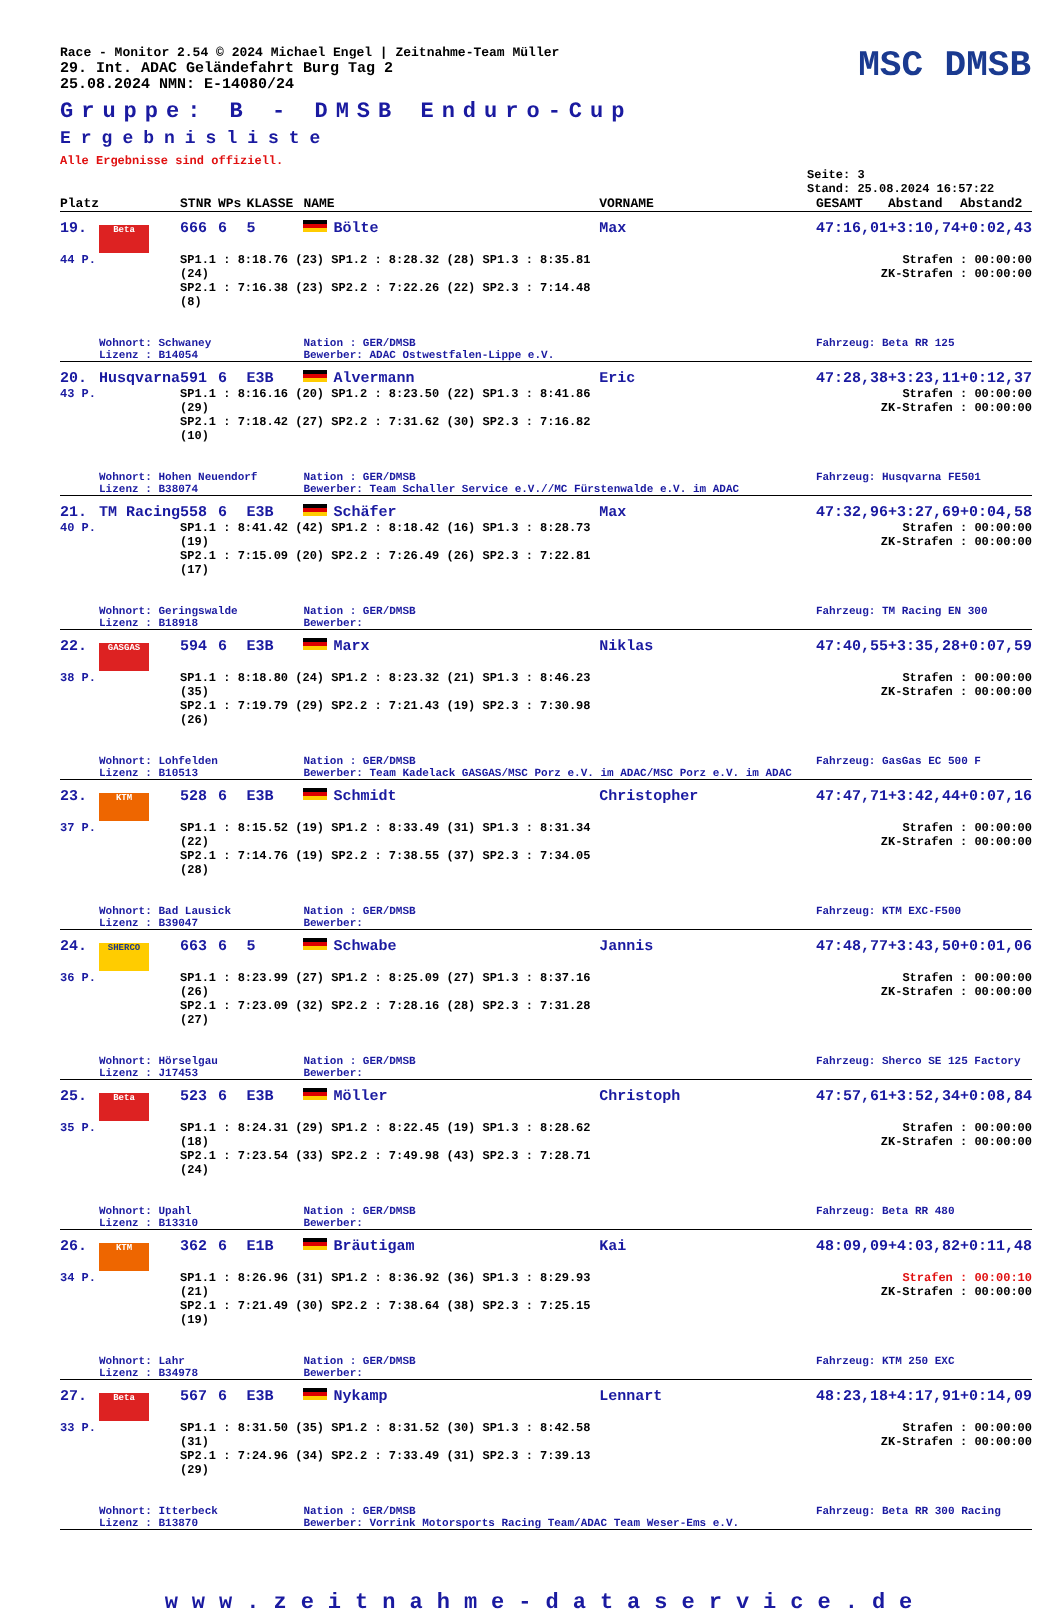Race - Monitor 2.54 © 2024 Michael Engel | Zeitnahme-Team Müller
29. Int. ADAC Geländefahrt Burg Tag 2
25.08.2024 NMN: E-14080/24
MSC DMSB
Gruppe: B - DMSB Enduro-Cup
Ergebnisliste
Alle Ergebnisse sind offiziell.
Seite: 3
Stand: 25.08.2024 16:57:22
| Platz | | STNR | WPs | KLASSE | NAME | VORNAME | GESAMT | Abstand | Abstand2 |
| --- | --- | --- | --- | --- | --- | --- | --- | --- | --- |
| 19. | Beta | 666 | 6 | 5 | Bölte | Max | 47:16,01 | +3:10,74 | +0:02,43 |
| 44 P. | | SP1.1 : 8:18.76 (23) SP1.2 : 8:28.32 (28) SP1.3 : 8:35.81 (24) SP2.1 : 7:16.38 (23) SP2.2 : 7:22.26 (22) SP2.3 : 7:14.48 (8) | | | | Strafen : 00:00:00 ZK-Strafen : 00:00:00 | | | |
| | Wohnort: Schwaney Lizenz : B14054 | | | | Nation : GER/DMSB Bewerber: ADAC Ostwestfalen-Lippe e.V. | | Fahrzeug: Beta RR 125 | | |
| 20. | Husqvarna | 591 | 6 | E3B | Alvermann | Eric | 47:28,38 | +3:23,11 | +0:12,37 |
| 43 P. | | SP1.1 : 8:16.16 (20) SP1.2 : 8:23.50 (22) SP1.3 : 8:41.86 (29) SP2.1 : 7:18.42 (27) SP2.2 : 7:31.62 (30) SP2.3 : 7:16.82 (10) | | | | Strafen : 00:00:00 ZK-Strafen : 00:00:00 | | | |
| | Wohnort: Hohen Neuendorf Lizenz : B38074 | | | | Nation : GER/DMSB Bewerber: Team Schaller Service e.V.//MC Fürstenwalde e.V. im ADAC | | Fahrzeug: Husqvarna FE501 | | |
| 21. | TM Racing | 558 | 6 | E3B | Schäfer | Max | 47:32,96 | +3:27,69 | +0:04,58 |
| 40 P. | | SP1.1 : 8:41.42 (42) SP1.2 : 8:18.42 (16) SP1.3 : 8:28.73 (19) SP2.1 : 7:15.09 (20) SP2.2 : 7:26.49 (26) SP2.3 : 7:22.81 (17) | | | | Strafen : 00:00:00 ZK-Strafen : 00:00:00 | | | |
| | Wohnort: Geringswalde Lizenz : B18918 | | | | Nation : GER/DMSB Bewerber: | | Fahrzeug: TM Racing EN 300 | | |
| 22. | GASGAS | 594 | 6 | E3B | Marx | Niklas | 47:40,55 | +3:35,28 | +0:07,59 |
| 38 P. | | SP1.1 : 8:18.80 (24) SP1.2 : 8:23.32 (21) SP1.3 : 8:46.23 (35) SP2.1 : 7:19.79 (29) SP2.2 : 7:21.43 (19) SP2.3 : 7:30.98 (26) | | | | Strafen : 00:00:00 ZK-Strafen : 00:00:00 | | | |
| | Wohnort: Lohfelden Lizenz : B10513 | | | | Nation : GER/DMSB Bewerber: Team Kadelack GASGAS/MSC Porz e.V. im ADAC/MSC Porz e.V. im ADAC | | Fahrzeug: GasGas EC 500 F | | |
| 23. | KTM | 528 | 6 | E3B | Schmidt | Christopher | 47:47,71 | +3:42,44 | +0:07,16 |
| 37 P. | | SP1.1 : 8:15.52 (19) SP1.2 : 8:33.49 (31) SP1.3 : 8:31.34 (22) SP2.1 : 7:14.76 (19) SP2.2 : 7:38.55 (37) SP2.3 : 7:34.05 (28) | | | | Strafen : 00:00:00 ZK-Strafen : 00:00:00 | | | |
| | Wohnort: Bad Lausick Lizenz : B39047 | | | | Nation : GER/DMSB Bewerber: | | Fahrzeug: KTM EXC-F500 | | |
| 24. | SHERCO | 663 | 6 | 5 | Schwabe | Jannis | 47:48,77 | +3:43,50 | +0:01,06 |
| 36 P. | | SP1.1 : 8:23.99 (27) SP1.2 : 8:25.09 (27) SP1.3 : 8:37.16 (26) SP2.1 : 7:23.09 (32) SP2.2 : 7:28.16 (28) SP2.3 : 7:31.28 (27) | | | | Strafen : 00:00:00 ZK-Strafen : 00:00:00 | | | |
| | Wohnort: Hörselgau Lizenz : J17453 | | | | Nation : GER/DMSB Bewerber: | | Fahrzeug: Sherco SE 125 Factory | | |
| 25. | Beta | 523 | 6 | E3B | Möller | Christoph | 47:57,61 | +3:52,34 | +0:08,84 |
| 35 P. | | SP1.1 : 8:24.31 (29) SP1.2 : 8:22.45 (19) SP1.3 : 8:28.62 (18) SP2.1 : 7:23.54 (33) SP2.2 : 7:49.98 (43) SP2.3 : 7:28.71 (24) | | | | Strafen : 00:00:00 ZK-Strafen : 00:00:00 | | | |
| | Wohnort: Upahl Lizenz : B13310 | | | | Nation : GER/DMSB Bewerber: | | Fahrzeug: Beta RR 480 | | |
| 26. | KTM | 362 | 6 | E1B | Bräutigam | Kai | 48:09,09 | +4:03,82 | +0:11,48 |
| 34 P. | | SP1.1 : 8:26.96 (31) SP1.2 : 8:36.92 (36) SP1.3 : 8:29.93 (21) SP2.1 : 7:21.49 (30) SP2.2 : 7:38.64 (38) SP2.3 : 7:25.15 (19) | | | | Strafen : 00:00:10 ZK-Strafen : 00:00:00 | | | |
| | Wohnort: Lahr Lizenz : B34978 | | | | Nation : GER/DMSB Bewerber: | | Fahrzeug: KTM 250 EXC | | |
| 27. | Beta | 567 | 6 | E3B | Nykamp | Lennart | 48:23,18 | +4:17,91 | +0:14,09 |
| 33 P. | | SP1.1 : 8:31.50 (35) SP1.2 : 8:31.52 (30) SP1.3 : 8:42.58 (31) SP2.1 : 7:24.96 (34) SP2.2 : 7:33.49 (31) SP2.3 : 7:39.13 (29) | | | | Strafen : 00:00:00 ZK-Strafen : 00:00:00 | | | |
| | Wohnort: Itterbeck Lizenz : B13870 | | | | Nation : GER/DMSB Bewerber: Vorrink Motorsports Racing Team/ADAC Team Weser-Ems e.V. | | Fahrzeug: Beta RR 300 Racing | | |
www.zeitnahme-dataservice.de